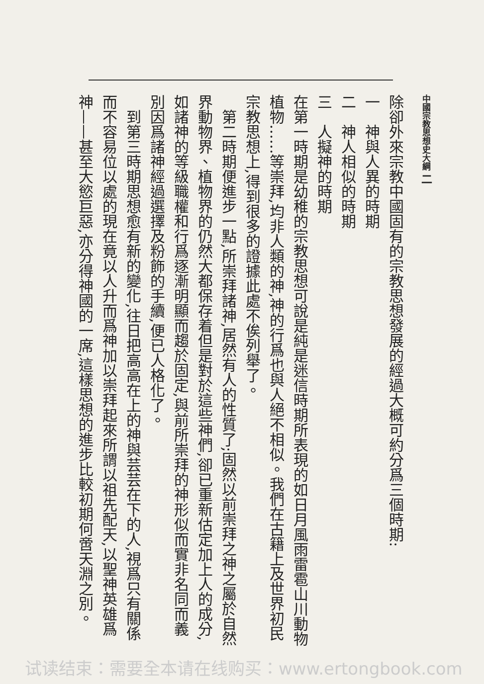中國宗教思想史大綱 二
除卻外來宗教中國固有的宗教思想發展的經過大概可約分爲三個時期:
一　神與人異的時期
二　神人相似的時期
三　人擬神的時期
在第一時期是幼稚的宗教思想可說是純是迷信時期所表現的如日月風雨雷雹山川動物植物……等崇拜,均非人類的神,神的行爲也與人絕不相似。我們在古籍上及世界初民宗教思想上,得到很多的證據此處不俟列舉了。
第二時期便進步一點,所崇拜諸神,居然有人的性質了;固然以前崇拜之神之屬於自然界動物界、植物界的仍然大都保存着但是對於這些神們,卻已重新估定加上人的成分,如諸神的等級職權和行爲逐漸明顯而趨於固定,與前所崇拜的神形似而實非名同而義別因爲諸神經過選擇及粉飾的手續,便已人格化了。
到第三時期思想愈有新的變化,往日把高高在上的神與芸芸在下的人,視爲只有關係而不容易位以處的現在竟以人升而爲神加以崇拜起來所謂以祖先配天,以聖神英雄爲神——甚至大慾巨惡,亦分得神國的一席,這樣思想的進步比較初期何啻天淵之別。
试读结束：需要全本请在线购买：www.ertongbook.com